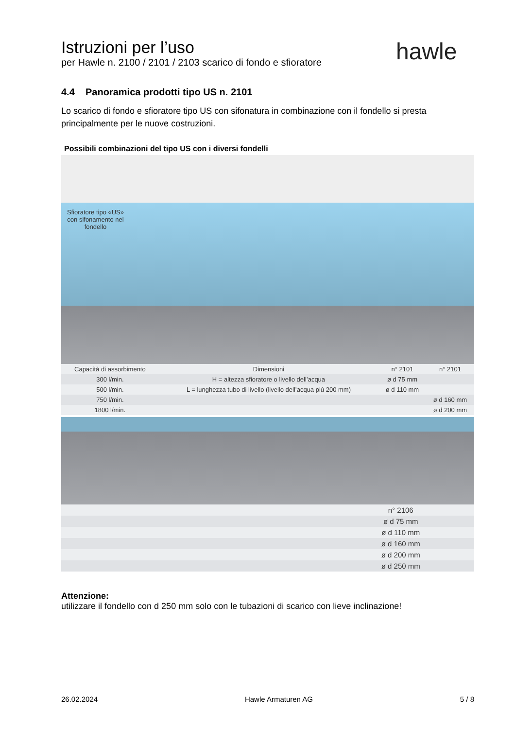Istruzioni per l’uso
per Hawle n. 2100 / 2101 / 2103 scarico di fondo e sfioratore
hawle
4.4 Panoramica prodotti tipo US n. 2101
Lo scarico di fondo e sfioratore tipo US con sifonatura in combinazione con il fondello si presta principalmente per le nuove costruzioni.
Possibili combinazioni del tipo US con i diversi fondelli
Sfioratore tipo «US» con sifonamento nel fondello
| Capacità di assorbimento | Dimensioni | n° 2101 | n° 2101 |
| --- | --- | --- | --- |
| 300 l/min. | H = altezza sfioratore o livello dell’acqua | ø d 75 mm | |
| 500 l/min. | L = lunghezza tubo di livello (livello dell’acqua più 200 mm) | ø d 110 mm | |
| 750 l/min. | | | ø d 160 mm |
| 1800 l/min. | | | ø d 200 mm |
| | n° 2106 | |
| | ø d 75 mm | |
| | ø d 110 mm | |
| | ø d 160 mm | |
| | ø d 200 mm | |
| | ø d 250 mm | |
Attenzione:
utilizzare il fondello con d 250 mm solo con le tubazioni di scarico con lieve inclinazione!
26.02.2024 Hawle Armaturen AG 5 / 8